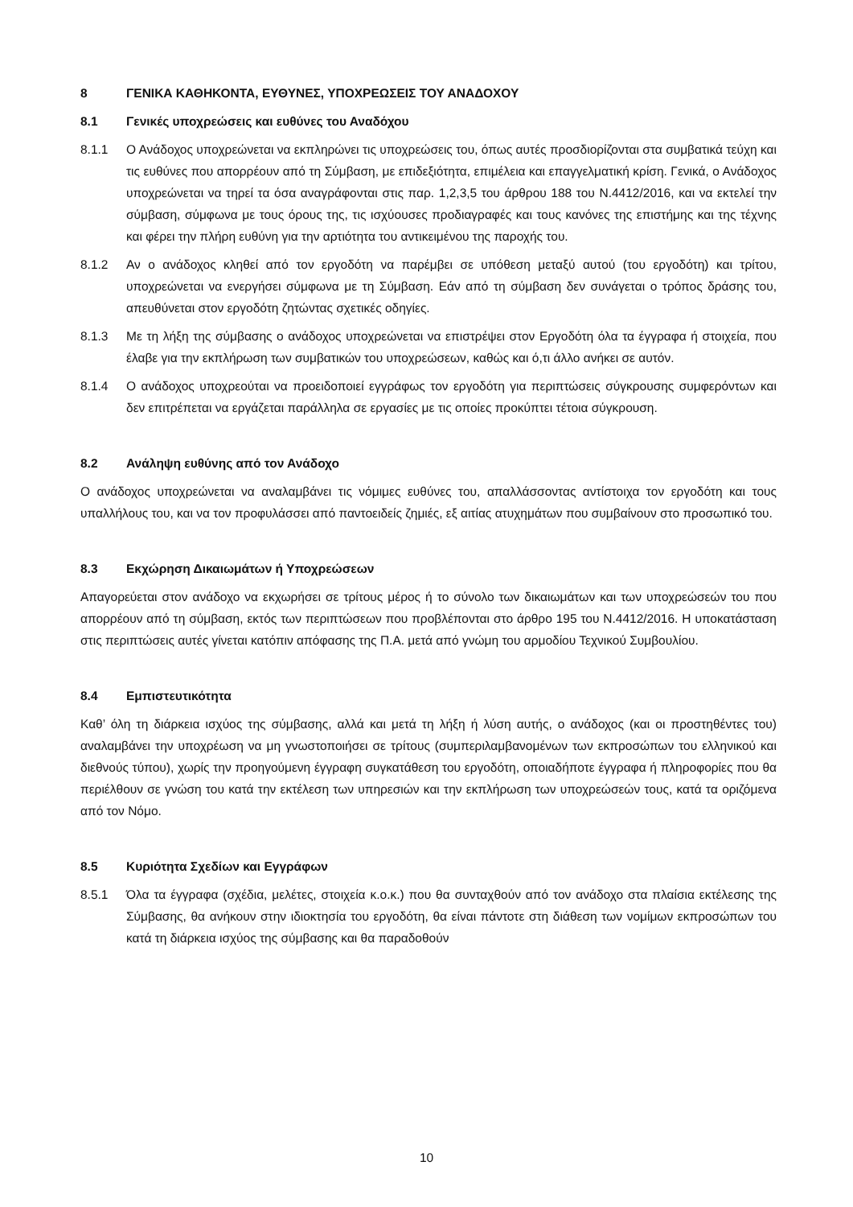8 ΓΕΝΙΚΑ ΚΑΘΗΚΟΝΤΑ, ΕΥΘΥΝΕΣ, ΥΠΟΧΡΕΩΣΕΙΣ ΤΟΥ ΑΝΑΔΟΧΟΥ
8.1 Γενικές υποχρεώσεις και ευθύνες του Αναδόχου
8.1.1 Ο Ανάδοχος υποχρεώνεται να εκπληρώνει τις υποχρεώσεις του, όπως αυτές προσδιορίζονται στα συμβατικά τεύχη και τις ευθύνες που απορρέουν από τη Σύμβαση, με επιδεξιότητα, επιμέλεια και επαγγελματική κρίση. Γενικά, ο Ανάδοχος υποχρεώνεται να τηρεί τα όσα αναγράφονται στις παρ. 1,2,3,5 του άρθρου 188 του Ν.4412/2016, και να εκτελεί την σύμβαση, σύμφωνα με τους όρους της, τις ισχύουσες προδιαγραφές και τους κανόνες της επιστήμης και της τέχνης και φέρει την πλήρη ευθύνη για την αρτιότητα του αντικειμένου της παροχής του.
8.1.2 Αν ο ανάδοχος κληθεί από τον εργοδότη να παρέμβει σε υπόθεση μεταξύ αυτού (του εργοδότη) και τρίτου, υποχρεώνεται να ενεργήσει σύμφωνα με τη Σύμβαση. Εάν από τη σύμβαση δεν συνάγεται ο τρόπος δράσης του, απευθύνεται στον εργοδότη ζητώντας σχετικές οδηγίες.
8.1.3 Με τη λήξη της σύμβασης ο ανάδοχος υποχρεώνεται να επιστρέψει στον Εργοδότη όλα τα έγγραφα ή στοιχεία, που έλαβε για την εκπλήρωση των συμβατικών του υποχρεώσεων, καθώς και ό,τι άλλο ανήκει σε αυτόν.
8.1.4 Ο ανάδοχος υποχρεούται να προειδοποιεί εγγράφως τον εργοδότη για περιπτώσεις σύγκρουσης συμφερόντων και δεν επιτρέπεται να εργάζεται παράλληλα σε εργασίες με τις οποίες προκύπτει τέτοια σύγκρουση.
8.2 Ανάληψη ευθύνης από τον Ανάδοχο
Ο ανάδοχος υποχρεώνεται να αναλαμβάνει τις νόμιμες ευθύνες του, απαλλάσσοντας αντίστοιχα τον εργοδότη και τους υπαλλήλους του, και να τον προφυλάσσει από παντοειδείς ζημιές, εξ αιτίας ατυχημάτων που συμβαίνουν στο προσωπικό του.
8.3 Εκχώρηση Δικαιωμάτων ή Υποχρεώσεων
Απαγορεύεται στον ανάδοχο να εκχωρήσει σε τρίτους μέρος ή το σύνολο των δικαιωμάτων και των υποχρεώσεών του που απορρέουν από τη σύμβαση, εκτός των περιπτώσεων που προβλέπονται στο άρθρο 195 του Ν.4412/2016. Η υποκατάσταση στις περιπτώσεις αυτές γίνεται κατόπιν απόφασης της Π.Α. μετά από γνώμη του αρμοδίου Τεχνικού Συμβουλίου.
8.4 Εμπιστευτικότητα
Καθ’ όλη τη διάρκεια ισχύος της σύμβασης, αλλά και μετά τη λήξη ή λύση αυτής, ο ανάδοχος (και οι προστηθέντες του) αναλαμβάνει την υποχρέωση να μη γνωστοποιήσει σε τρίτους (συμπεριλαμβανομένων των εκπροσώπων του ελληνικού και διεθνούς τύπου), χωρίς την προηγούμενη έγγραφη συγκατάθεση του εργοδότη, οποιαδήποτε έγγραφα ή πληροφορίες που θα περιέλθουν σε γνώση του κατά την εκτέλεση των υπηρεσιών και την εκπλήρωση των υποχρεώσεών τους, κατά τα οριζόμενα από τον Νόμο.
8.5 Κυριότητα Σχεδίων και Εγγράφων
8.5.1 Όλα τα έγγραφα (σχέδια, μελέτες, στοιχεία κ.ο.κ.) που θα συνταχθούν από τον ανάδοχο στα πλαίσια εκτέλεσης της Σύμβασης, θα ανήκουν στην ιδιοκτησία του εργοδότη, θα είναι πάντοτε στη διάθεση των νομίμων εκπροσώπων του κατά τη διάρκεια ισχύος της σύμβασης και θα παραδοθούν
10